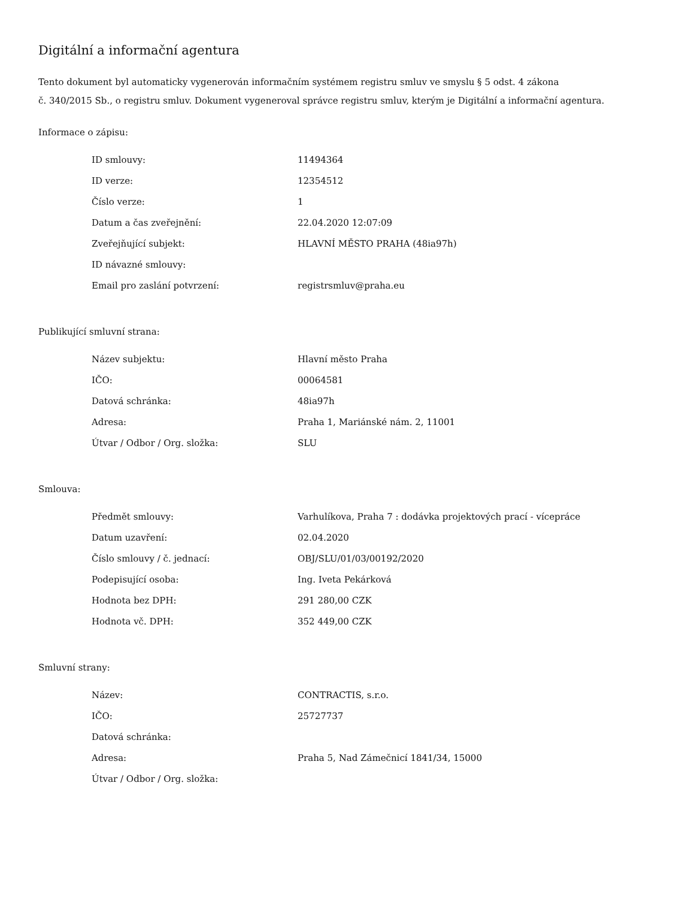Digitální a informační agentura
Tento dokument byl automaticky vygenerován informačním systémem registru smluv ve smyslu § 5 odst. 4 zákona
č. 340/2015 Sb., o registru smluv. Dokument vygeneroval správce registru smluv, kterým je Digitální a informační agentura.
Informace o zápisu:
| ID smlouvy: | 11494364 |
| ID verze: | 12354512 |
| Číslo verze: | 1 |
| Datum a čas zveřejnění: | 22.04.2020 12:07:09 |
| Zveřejňující subjekt: | HLAVNÍ MĚSTO PRAHA (48ia97h) |
| ID návazné smlouvy: | |
| Email pro zaslání potvrzení: | registrsmluv@praha.eu |
Publikující smluvní strana:
| Název subjektu: | Hlavní město Praha |
| IČO: | 00064581 |
| Datová schránka: | 48ia97h |
| Adresa: | Praha 1, Mariánské nám. 2, 11001 |
| Útvar / Odbor / Org. složka: | SLU |
Smlouva:
| Předmět smlouvy: | Varhulíkova, Praha 7 : dodávka projektových prací - vícepráce |
| Datum uzavření: | 02.04.2020 |
| Číslo smlouvy / č. jednací: | OBJ/SLU/01/03/00192/2020 |
| Podepisující osoba: | Ing. Iveta Pekárková |
| Hodnota bez DPH: | 291 280,00 CZK |
| Hodnota vč. DPH: | 352 449,00 CZK |
Smluvní strany:
| Název: | CONTRACTIS, s.r.o. |
| IČO: | 25727737 |
| Datová schránka: | |
| Adresa: | Praha 5, Nad Zámečnicí 1841/34, 15000 |
| Útvar / Odbor / Org. složka: | |